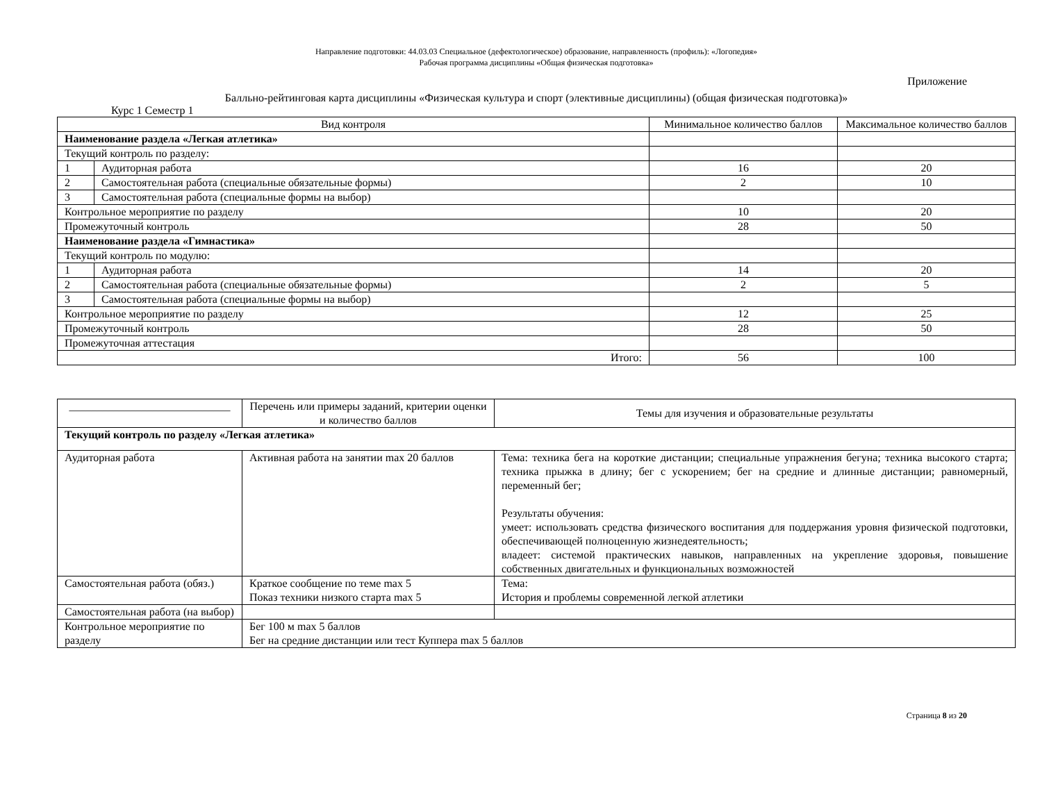Направление подготовки: 44.03.03 Специальное (дефектологическое) образование, направленность (профиль): «Логопедия»
Рабочая программа дисциплины «Общая физическая подготовка»
Приложение
Балльно-рейтинговая карта дисциплины «Физическая культура и спорт (элективные дисциплины) (общая физическая подготовка)»
Курс 1 Семестр 1
| Вид контроля | | Минимальное количество баллов | Максимальное количество баллов |
| --- | --- | --- | --- |
| Наименование раздела «Легкая атлетика» | | | |
| Текущий контроль по разделу: | | | |
| 1 | Аудиторная работа | 16 | 20 |
| 2 | Самостоятельная работа (специальные обязательные формы) | 2 | 10 |
| 3 | Самостоятельная работа (специальные формы на выбор) | | |
| Контрольное мероприятие по разделу | | 10 | 20 |
| Промежуточный контроль | | 28 | 50 |
| Наименование раздела «Гимнастика» | | | |
| Текущий контроль по модулю: | | | |
| 1 | Аудиторная работа | 14 | 20 |
| 2 | Самостоятельная работа (специальные обязательные формы) | 2 | 5 |
| 3 | Самостоятельная работа (специальные формы на выбор) | | |
| Контрольное мероприятие по разделу | | 12 | 25 |
| Промежуточный контроль | | 28 | 50 |
| Промежуточная аттестация | | | |
| Итого: | | 56 | 100 |
| _____________________________ | Перечень или примеры заданий, критерии оценки и количество баллов | Темы для изучения и образовательные результаты |
| --- | --- | --- |
| Текущий контроль по разделу «Легкая атлетика» | | |
| Аудиторная работа | Активная работа на занятии max 20 баллов | Тема: техника бега на короткие дистанции; специальные упражнения бегуна; техника высокого старта; техника прыжка в длину; бег с ускорением; бег на средние и длинные дистанции; равномерный, переменный бег; Результаты обучения: умеет: использовать средства физического воспитания для поддержания уровня физической подготовки, обеспечивающей полноценную жизнедеятельность; владеет: системой практических навыков, направленных на укрепление здоровья, повышение собственных двигательных и функциональных возможностей |
| Самостоятельная работа (обяз.) | Краткое сообщение по теме max 5 Показ техники низкого старта max 5 | Тема: История и проблемы современной легкой атлетики |
| Самостоятельная работа (на выбор) | | |
| Контрольное мероприятие по разделу | Бег 100 м max 5 баллов Бег на средние дистанции или тест Куппера max 5 баллов | |
Страница 8 из 20